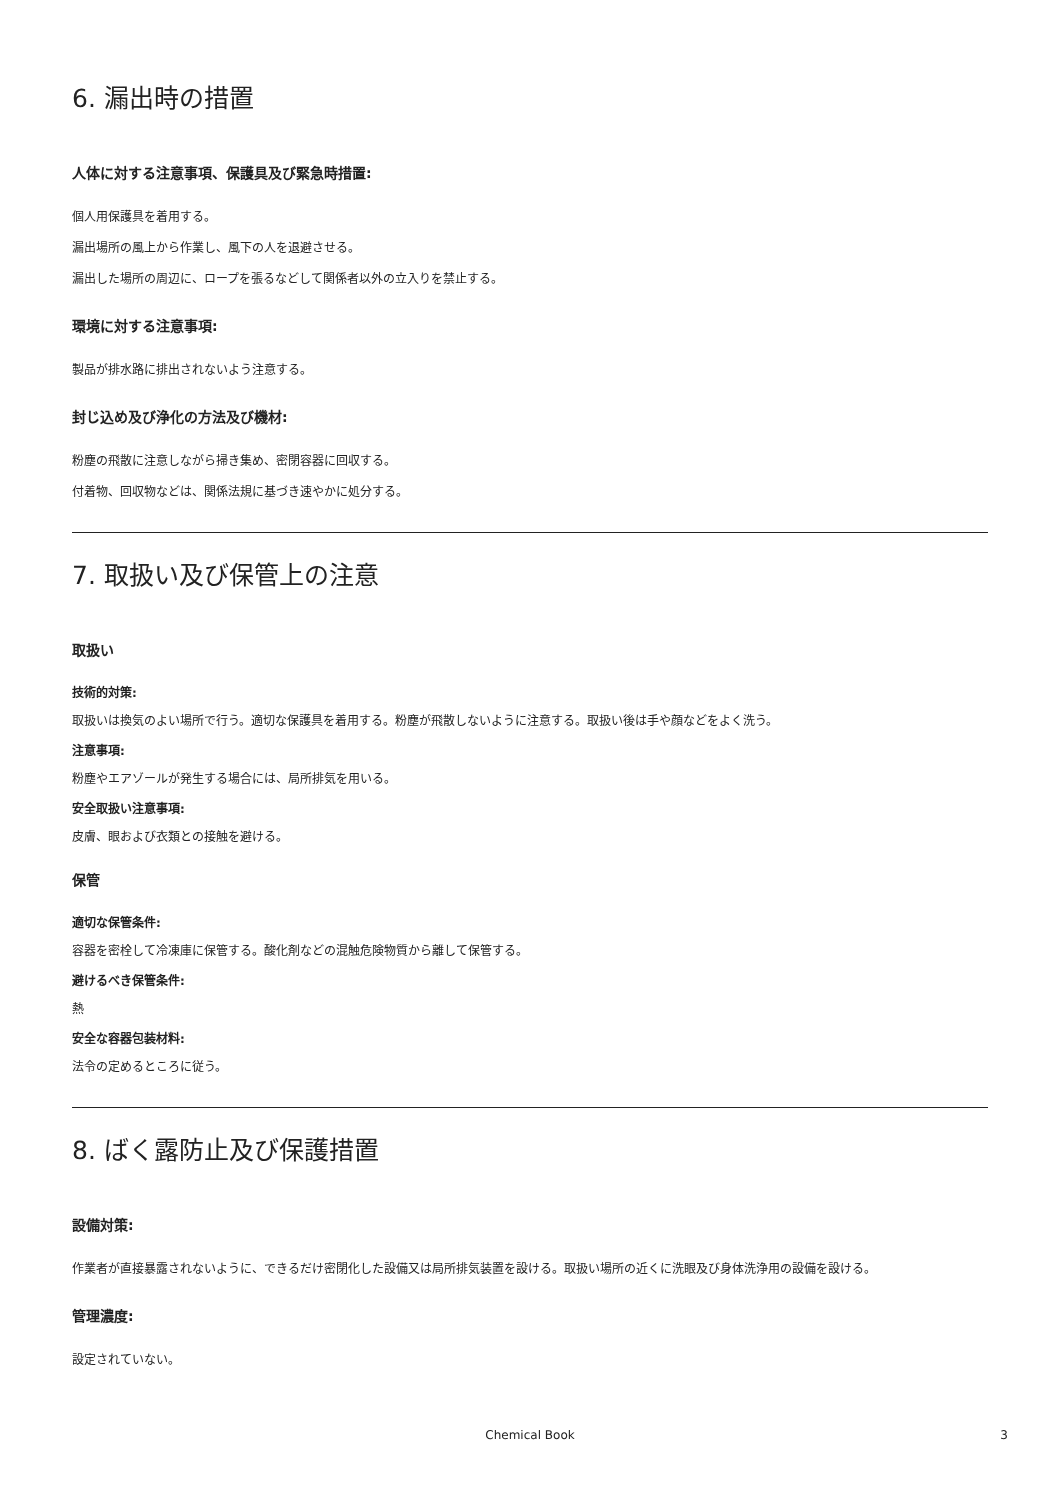6. 漏出時の措置
人体に対する注意事項、保護具及び緊急時措置:
個人用保護具を着用する。
漏出場所の風上から作業し、風下の人を退避させる。
漏出した場所の周辺に、ロープを張るなどして関係者以外の立入りを禁止する。
環境に対する注意事項:
製品が排水路に排出されないよう注意する。
封じ込め及び浄化の方法及び機材:
粉塵の飛散に注意しながら掃き集め、密閉容器に回収する。
付着物、回収物などは、関係法規に基づき速やかに処分する。
7. 取扱い及び保管上の注意
取扱い
技術的対策:
取扱いは換気のよい場所で行う。適切な保護具を着用する。粉塵が飛散しないように注意する。取扱い後は手や顔などをよく洗う。
注意事項:
粉塵やエアゾールが発生する場合には、局所排気を用いる。
安全取扱い注意事項:
皮膚、眼および衣類との接触を避ける。
保管
適切な保管条件:
容器を密栓して冷凍庫に保管する。酸化剤などの混触危険物質から離して保管する。
避けるべき保管条件:
熱
安全な容器包装材料:
法令の定めるところに従う。
8. ばく露防止及び保護措置
設備対策:
作業者が直接暴露されないように、できるだけ密閉化した設備又は局所排気装置を設ける。取扱い場所の近くに洗眼及び身体洗浄用の設備を設ける。
管理濃度:
設定されていない。
Chemical Book 3